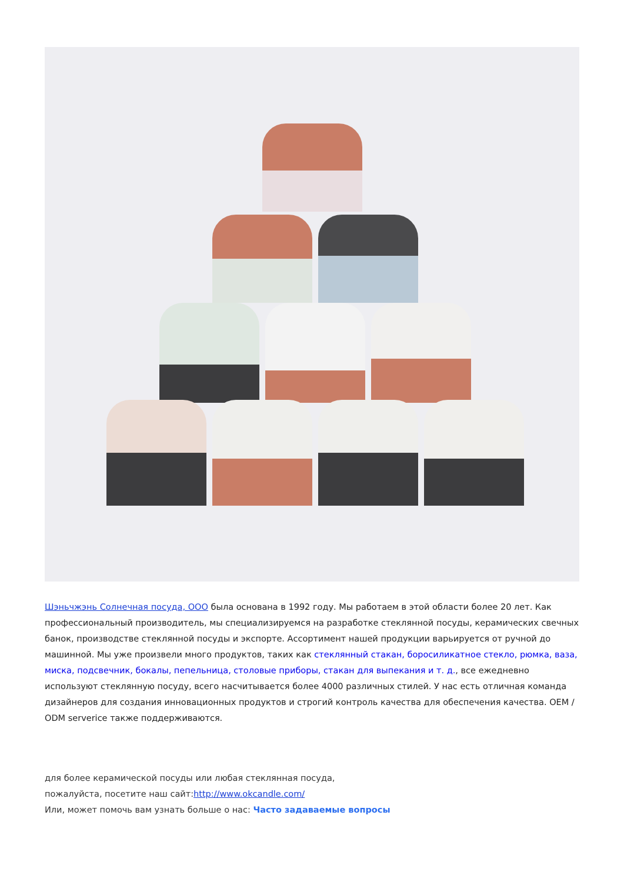Шэньчжэнь Солнечная посуда, ООО была основана в 1992 году. Мы работаем в этой области более 20 лет. Как профессиональный производитель, мы специализируемся на разработке стеклянной посуды, керамических свечных банок, производстве стеклянной посуды и экспорте. Ассортимент нашей продукции варьируется от ручной до машинной. Мы уже произвели много продуктов, таких как стеклянный стакан, боросиликатное стекло, рюмка, ваза, миска, подсвечник, бокалы, пепельница, столовые приборы, стакан для выпекания и т. д., все ежедневно используют стеклянную посуду, всего насчитывается более 4000 различных стилей. У нас есть отличная команда дизайнеров для создания инновационных продуктов и строгий контроль качества для обеспечения качества. OEM / ODM serverice также поддерживаются.
для более керамической посуды или любая стеклянная посуда,
пожалуйста, посетите наш сайт:http://www.okcandle.com/
Или, может помочь вам узнать больше о нас: Часто задаваемые вопросы